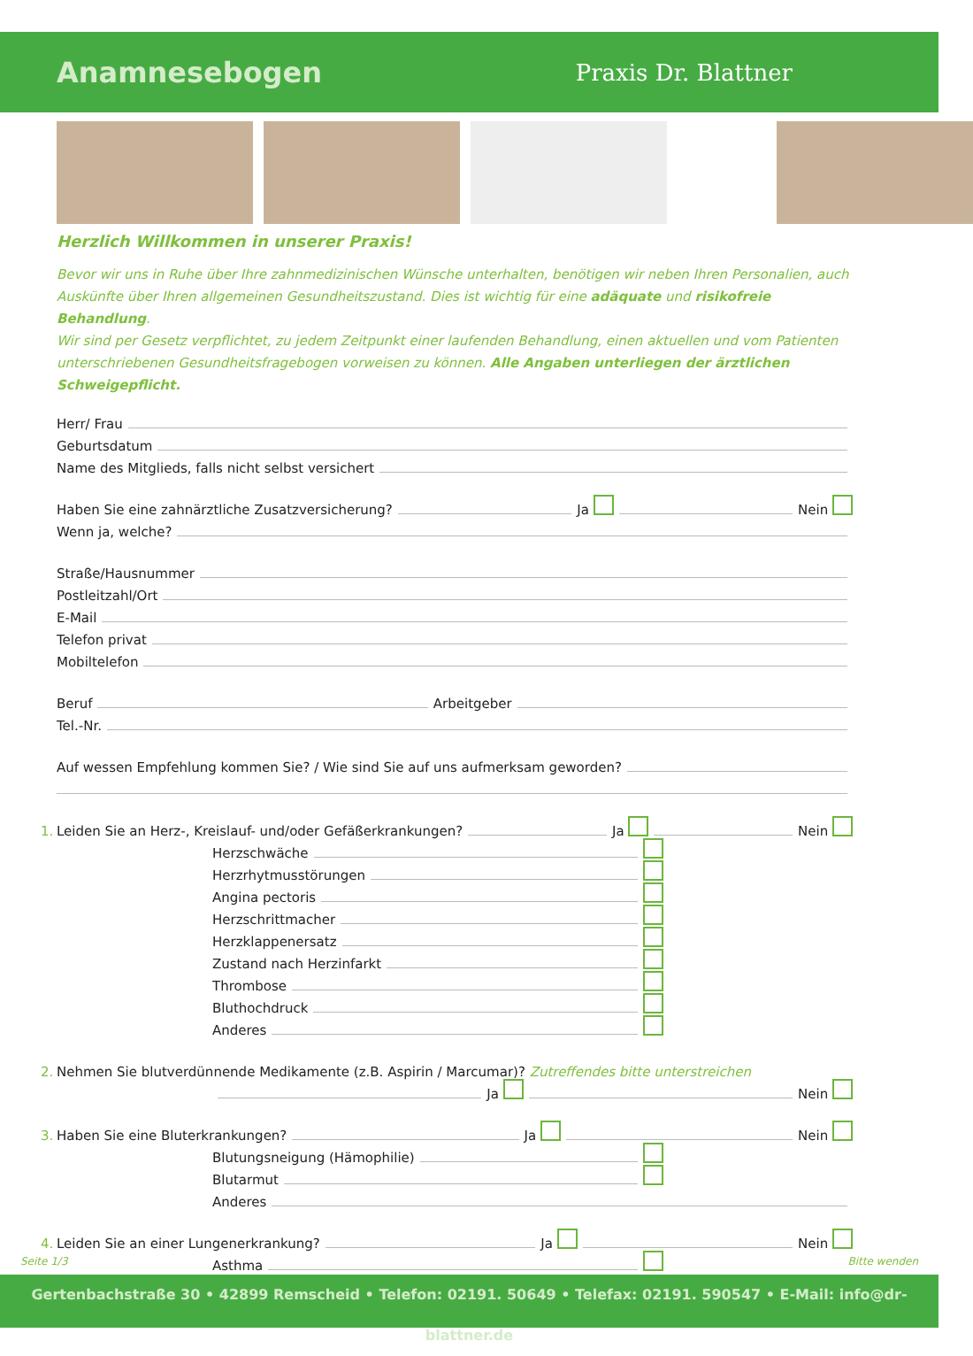Anamnesebogen
Praxis Dr. Blattner
Herzlich Willkommen in unserer Praxis!
Bevor wir uns in Ruhe über Ihre zahnmedizinischen Wünsche unterhalten, benötigen wir neben Ihren Personalien, auch Auskünfte über Ihren allgemeinen Gesundheitszustand. Dies ist wichtig für eine adäquate und risikofreie Behandlung.
Wir sind per Gesetz verpflichtet, zu jedem Zeitpunkt einer laufenden Behandlung, einen aktuellen und vom Patienten unterschriebenen Gesundheitsfragebogen vorweisen zu können. Alle Angaben unterliegen der ärztlichen Schweigepflicht.
Herr/ Frau
Geburtsdatum
Name des Mitglieds, falls nicht selbst versichert
Haben Sie eine zahnärztliche Zusatzversicherung? Ja Nein
Wenn ja, welche?
Straße/Hausnummer
Postleitzahl/Ort
E-Mail
Telefon privat
Mobiltelefon
Beruf Arbeitgeber
Tel.-Nr.
Auf wessen Empfehlung kommen Sie? / Wie sind Sie auf uns aufmerksam geworden?
1. Leiden Sie an Herz-, Kreislauf- und/oder Gefäßerkrankungen? Ja Nein
Herzschwäche
Herzrhytmusstörungen
Angina pectoris
Herzschrittmacher
Herzklappenersatz
Zustand nach Herzinfarkt
Thrombose
Bluthochdruck
Anderes
2. Nehmen Sie blutverdünnende Medikamente (z.B. Aspirin / Marcumar)? Zutreffendes bitte unterstreichen
Ja Nein
3. Haben Sie eine Bluterkrankungen? Ja Nein
Blutungsneigung (Hämophilie)
Blutarmut
Anderes
4. Leiden Sie an einer Lungenerkrankung? Ja Nein
Asthma
Seite 1/3 Bitte wenden
Gertenbachstraße 30 • 42899 Remscheid • Telefon: 02191. 50649 • Telefax: 02191. 590547 • E-Mail: info@dr-blattner.de